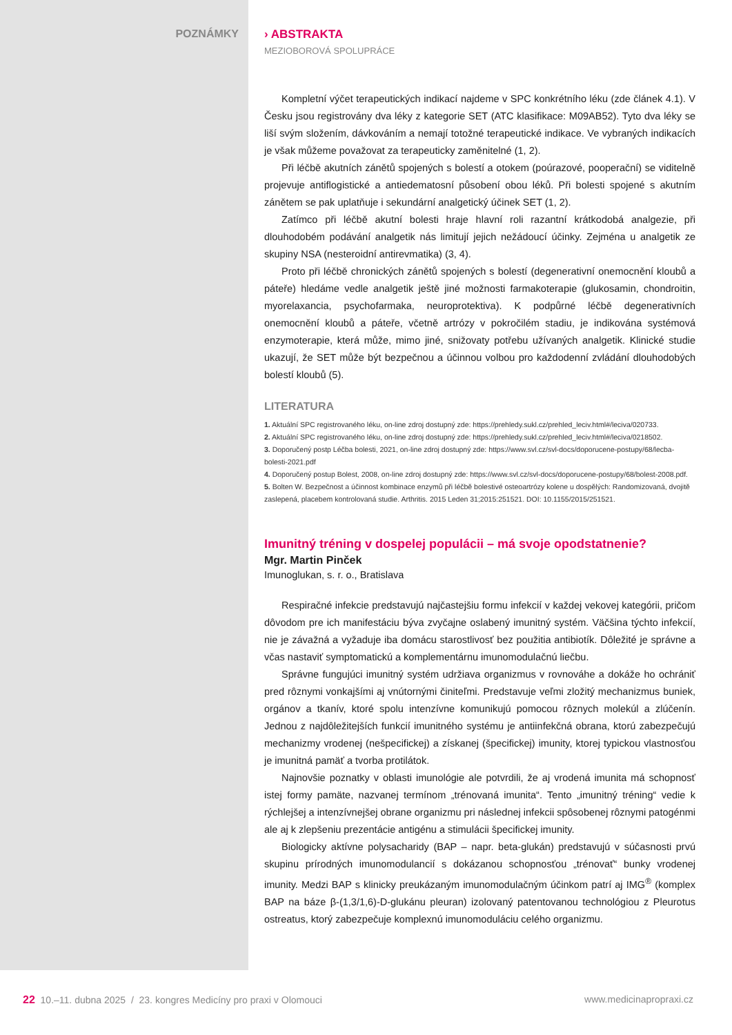POZNÁMKY › ABSTRAKTA
MEZIOBOROVÁ SPOLUPRÁCE
Kompletní výčet terapeutických indikací najdeme v SPC konkrétního léku (zde článek 4.1). V Česku jsou registrovány dva léky z kategorie SET (ATC klasifikace: M09AB52). Tyto dva léky se liší svým složením, dávkováním a nemají totožné terapeutické indikace. Ve vybraných indikacích je však můžeme považovat za terapeuticky zaměnitelné (1, 2).
Při léčbě akutních zánětů spojených s bolestí a otokem (poúrazové, pooperační) se viditelně projevuje antiflogistické a antiedematosní působení obou léků. Při bolesti spojené s akutním zánětem se pak uplatňuje i sekundární analgetický účinek SET (1, 2).
Zatímco při léčbě akutní bolesti hraje hlavní roli razantní krátkodobá analgezie, při dlouhodobém podávání analgetik nás limitují jejich nežádoucí účinky. Zejména u analgetik ze skupiny NSA (nesteroidní antirevmatika) (3, 4).
Proto při léčbě chronických zánětů spojených s bolestí (degenerativní onemocnění kloubů a páteře) hledáme vedle analgetik ještě jiné možnosti farmakoterapie (glukosamin, chondroitin, myorelaxancia, psychofarmaka, neuroprotektiva). K podpůrné léčbě degenerativních onemocnění kloubů a páteře, včetně artrózy v pokročilém stadiu, je indikována systémová enzymoterapie, která může, mimo jiné, snižovaty potřebu užívaných analgetik. Klinické studie ukazují, že SET může být bezpečnou a účinnou volbou pro každodenní zvládání dlouhodobých bolestí kloubů (5).
LITERATURA
1. Aktuální SPC registrovaného léku, on-line zdroj dostupný zde: https://prehledy.sukl.cz/prehled_leciv.html#/leciva/020733.
2. Aktuální SPC registrovaného léku, on-line zdroj dostupný zde: https://prehledy.sukl.cz/prehled_leciv.html#/leciva/0218502.
3. Doporučený postp Léčba bolesti, 2021, on-line zdroj dostupný zde: https://www.svl.cz/svl-docs/doporucene-postupy/68/lecba-bolesti-2021.pdf
4. Doporučený postup Bolest, 2008, on-line zdroj dostupný zde: https://www.svl.cz/svl-docs/doporucene-postupy/68/bolest-2008.pdf.
5. Bolten W. Bezpečnost a účinnost kombinace enzymů při léčbě bolestivé osteoartrózy kolene u dospělých: Randomizovaná, dvojitě zaslepená, placebem kontrolovaná studie. Arthritis. 2015 Leden 31;2015:251521. DOI: 10.1155/2015/251521.
Imunitný tréning v dospelej populácii – má svoje opodstatnenie?
Mgr. Martin Pinček
Imunoglukan, s. r. o., Bratislava
Respiračné infekcie predstavujú najčastejšiu formu infekcií v každej vekovej kategórii, pričom dôvodom pre ich manifestáciu býva zvyčajne oslabený imunitný systém. Väčšina týchto infekcií, nie je závažná a vyžaduje iba domácu starostlivosť bez použitia antibiotík. Dôležité je správne a včas nastaviť symptomatickú a komplementárnu imunomodulačnú liečbu.
Správne fungujúci imunitný systém udržiava organizmus v rovnováhe a dokáže ho ochrániť pred rôznymi vonkajšími aj vnútornými činiteľmi. Predstavuje veľmi zložitý mechanizmus buniek, orgánov a tkanív, ktoré spolu intenzívne komunikujú pomocou rôznych molekúl a zlúčenín. Jednou z najdôležitejších funkcií imunitného systému je antiinfekčná obrana, ktorú zabezpečujú mechanizmy vrodenej (nešpecifickej) a získanej (špecifickej) imunity, ktorej typickou vlastnosťou je imunitná pamäť a tvorba protilátok.
Najnovšie poznatky v oblasti imunológie ale potvrdili, že aj vrodená imunita má schopnosť istej formy pamäte, nazvanej termínom „trénovaná imunita“. Tento „imunitný tréning“ vedie k rýchlejšej a intenzívnejšej obrane organizmu pri následnej infekcii spôsobenej rôznymi patogénmi ale aj k zlepšeniu prezentácie antigénu a stimulácii špecifickej imunity.
Biologicky aktívne polysacharidy (BAP – napr. beta-glukán) predstavujú v súčasnosti prvú skupinu prírodných imunomodulancií s dokázanou schopnosťou „trénovať“ bunky vrodenej imunity. Medzi BAP s klinicky preukázaným imunomodulačným účinkom patrí aj IMG<sup>®</sup> (komplex BAP na báze β-(1,3/1,6)-D-glukánu pleuran) izolovaný patentovanou technológiou z Pleurotus ostreatus, ktorý zabezpečuje komplexnú imunomoduláciu celého organizmu.
22 10.–11. dubna 2025 / 23. kongres Medicíny pro praxi v Olomouci www.medicinapropraxi.cz